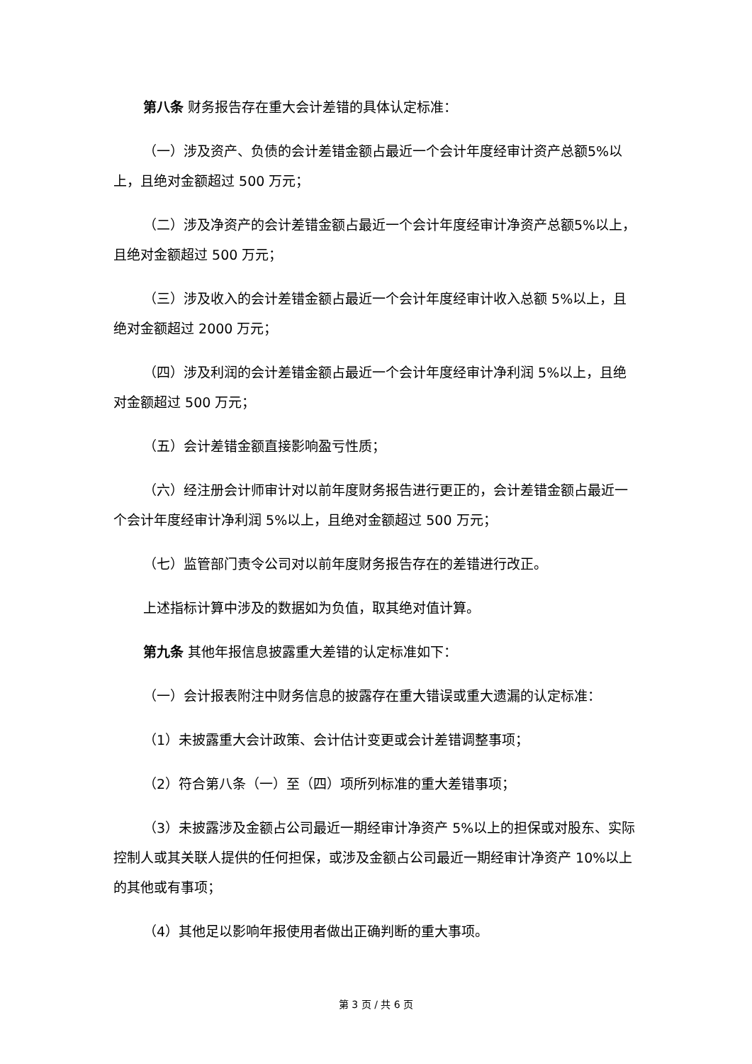第八条 财务报告存在重大会计差错的具体认定标准：
（一）涉及资产、负债的会计差错金额占最近一个会计年度经审计资产总额5%以上，且绝对金额超过 500 万元；
（二）涉及净资产的会计差错金额占最近一个会计年度经审计净资产总额5%以上，且绝对金额超过 500 万元；
（三）涉及收入的会计差错金额占最近一个会计年度经审计收入总额 5%以上，且绝对金额超过 2000 万元；
（四）涉及利润的会计差错金额占最近一个会计年度经审计净利润 5%以上，且绝对金额超过 500 万元；
（五）会计差错金额直接影响盈亏性质；
（六）经注册会计师审计对以前年度财务报告进行更正的，会计差错金额占最近一个会计年度经审计净利润 5%以上，且绝对金额超过 500 万元；
（七）监管部门责令公司对以前年度财务报告存在的差错进行改正。
上述指标计算中涉及的数据如为负值，取其绝对值计算。
第九条 其他年报信息披露重大差错的认定标准如下：
（一）会计报表附注中财务信息的披露存在重大错误或重大遗漏的认定标准：
（1）未披露重大会计政策、会计估计变更或会计差错调整事项；
（2）符合第八条（一）至（四）项所列标准的重大差错事项；
（3）未披露涉及金额占公司最近一期经审计净资产 5%以上的担保或对股东、实际控制人或其关联人提供的任何担保，或涉及金额占公司最近一期经审计净资产 10%以上的其他或有事项；
（4）其他足以影响年报使用者做出正确判断的重大事项。
第 3 页 / 共 6 页